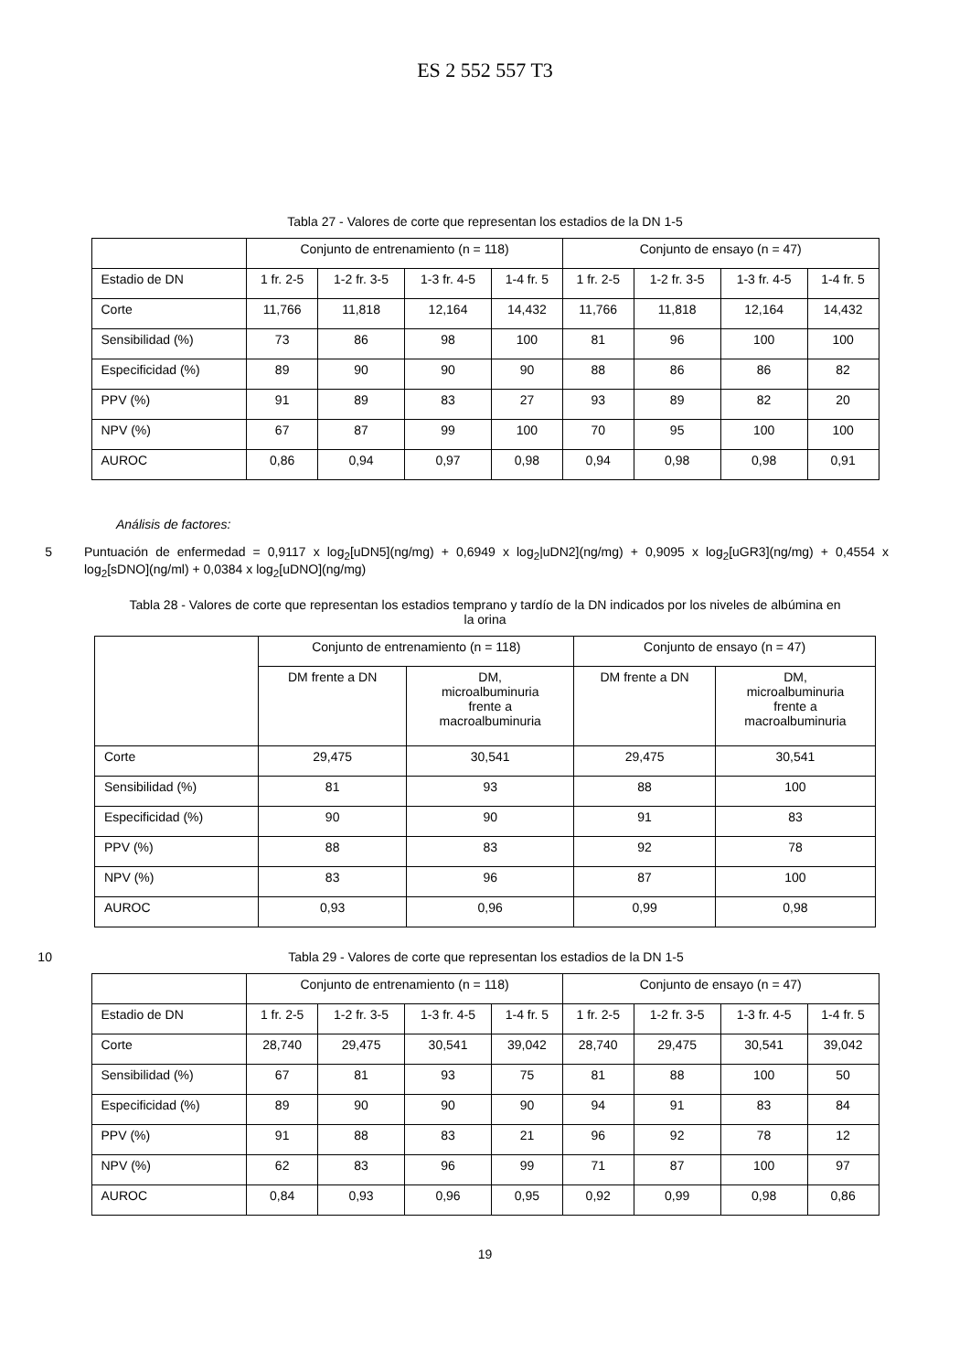ES 2 552 557 T3
Tabla 27 - Valores de corte que representan los estadios de la DN 1-5
| | Conjunto de entrenamiento (n = 118) | | | | Conjunto de ensayo (n = 47) | | | |
| --- | --- | --- | --- | --- | --- | --- | --- | --- |
| Estadio de DN | 1 fr. 2-5 | 1-2 fr. 3-5 | 1-3 fr. 4-5 | 1-4 fr. 5 | 1 fr. 2-5 | 1-2 fr. 3-5 | 1-3 fr. 4-5 | 1-4 fr. 5 |
| Corte | 11,766 | 11,818 | 12,164 | 14,432 | 11,766 | 11,818 | 12,164 | 14,432 |
| Sensibilidad (%) | 73 | 86 | 98 | 100 | 81 | 96 | 100 | 100 |
| Especificidad (%) | 89 | 90 | 90 | 90 | 88 | 86 | 86 | 82 |
| PPV (%) | 91 | 89 | 83 | 27 | 93 | 89 | 82 | 20 |
| NPV (%) | 67 | 87 | 99 | 100 | 70 | 95 | 100 | 100 |
| AUROC | 0,86 | 0,94 | 0,97 | 0,98 | 0,94 | 0,98 | 0,98 | 0,91 |
Análisis de factores:
5 Puntuación de enfermedad = 0,9117 x log<sub>2</sub>[uDN5](ng/mg) + 0,6949 x log<sub>2</sub>|uDN2](ng/mg) + 0,9095 x log<sub>2</sub>[uGR3](ng/mg) + 0,4554 x log<sub>2</sub>[sDNO](ng/ml) + 0,0384 x log<sub>2</sub>[uDNO](ng/mg)
Tabla 28 - Valores de corte que representan los estadios temprano y tardío de la DN indicados por los niveles de albúmina en la orina
| | Conjunto de entrenamiento (n = 118) | | Conjunto de ensayo (n = 47) | |
| --- | --- | --- | --- | --- |
| | DM frente a DN | DM, microalbuminuria frente a macroalbuminuria | DM frente a DN | DM, microalbuminuria frente a macroalbuminuria |
| Corte | 29,475 | 30,541 | 29,475 | 30,541 |
| Sensibilidad (%) | 81 | 93 | 88 | 100 |
| Especificidad (%) | 90 | 90 | 91 | 83 |
| PPV (%) | 88 | 83 | 92 | 78 |
| NPV (%) | 83 | 96 | 87 | 100 |
| AUROC | 0,93 | 0,96 | 0,99 | 0,98 |
10 Tabla 29 - Valores de corte que representan los estadios de la DN 1-5
| | Conjunto de entrenamiento (n = 118) | | | | Conjunto de ensayo (n = 47) | | | |
| --- | --- | --- | --- | --- | --- | --- | --- | --- |
| Estadio de DN | 1 fr. 2-5 | 1-2 fr. 3-5 | 1-3 fr. 4-5 | 1-4 fr. 5 | 1 fr. 2-5 | 1-2 fr. 3-5 | 1-3 fr. 4-5 | 1-4 fr. 5 |
| Corte | 28,740 | 29,475 | 30,541 | 39,042 | 28,740 | 29,475 | 30,541 | 39,042 |
| Sensibilidad (%) | 67 | 81 | 93 | 75 | 81 | 88 | 100 | 50 |
| Especificidad (%) | 89 | 90 | 90 | 90 | 94 | 91 | 83 | 84 |
| PPV (%) | 91 | 88 | 83 | 21 | 96 | 92 | 78 | 12 |
| NPV (%) | 62 | 83 | 96 | 99 | 71 | 87 | 100 | 97 |
| AUROC | 0,84 | 0,93 | 0,96 | 0,95 | 0,92 | 0,99 | 0,98 | 0,86 |
19